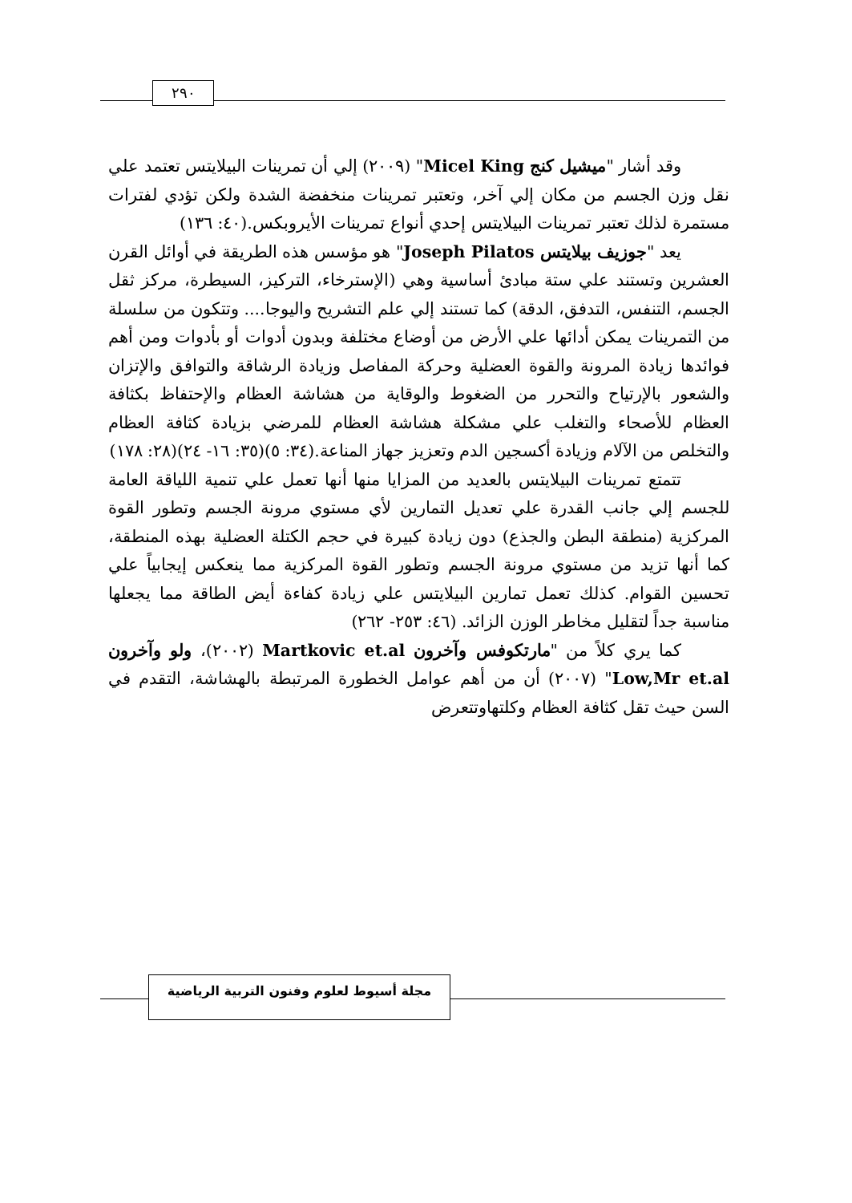٢٩٠
وقد أشار "ميشيل كنج Micel King" (٢٠٠٩) إلي أن تمرينات البيلايتس تعتمد علي نقل وزن الجسم من مكان إلي آخر، وتعتبر تمرينات منخفضة الشدة ولكن تؤدي لفترات مستمرة لذلك تعتبر تمرينات البيلايتس إحدي أنواع تمرينات الأيروبكس.(٤٠: ١٣٦)
يعد "جوزيف بيلايتس Joseph Pilatos" هو مؤسس هذه الطريقة في أوائل القرن العشرين وتستند علي ستة مبادئ أساسية وهي (الإسترخاء، التركيز، السيطرة، مركز ثقل الجسم، التنفس، التدفق، الدقة) كما تستند إلي علم التشريح واليوجا.... وتتكون من سلسلة من التمرينات يمكن أدائها علي الأرض من أوضاع مختلفة وبدون أدوات أو بأدوات ومن أهم فوائدها زيادة المرونة والقوة العضلية وحركة المفاصل وزيادة الرشاقة والتوافق والإتزان والشعور بالإرتياح والتحرر من الضغوط والوقاية من هشاشة العظام والإحتفاظ بكثافة العظام للأصحاء والتغلب علي مشكلة هشاشة العظام للمرضي بزيادة كثافة العظام والتخلص من الآلام وزيادة أكسجين الدم وتعزيز جهاز المناعة.(٣٤: ٥)(٣٥: ١٦- ٢٤)(٢٨: ١٧٨)
تتمتع تمرينات البيلايتس بالعديد من المزايا منها أنها تعمل علي تنمية اللياقة العامة للجسم إلي جانب القدرة علي تعديل التمارين لأي مستوي مرونة الجسم وتطور القوة المركزية (منطقة البطن والجذع) دون زيادة كبيرة في حجم الكتلة العضلية بهذه المنطقة، كما أنها تزيد من مستوي مرونة الجسم وتطور القوة المركزية مما ينعكس إيجابياً علي تحسين القوام. كذلك تعمل تمارين البيلايتس علي زيادة كفاءة أيض الطاقة مما يجعلها مناسبة جداً لتقليل مخاطر الوزن الزائد. (٤٦: ٢٥٣- ٢٦٢)
كما يري كلاً من "مارتكوفس وآخرون Martkovic et.al (٢٠٠٢)، ولو وآخرون Low,Mr et.al" (٢٠٠٧) أن من أهم عوامل الخطورة المرتبطة بالهشاشة، التقدم في السن حيث تقل كثافة العظام وكلتهاوتتعرض
مجلة أسيوط لعلوم وفنون التربية الرياضية